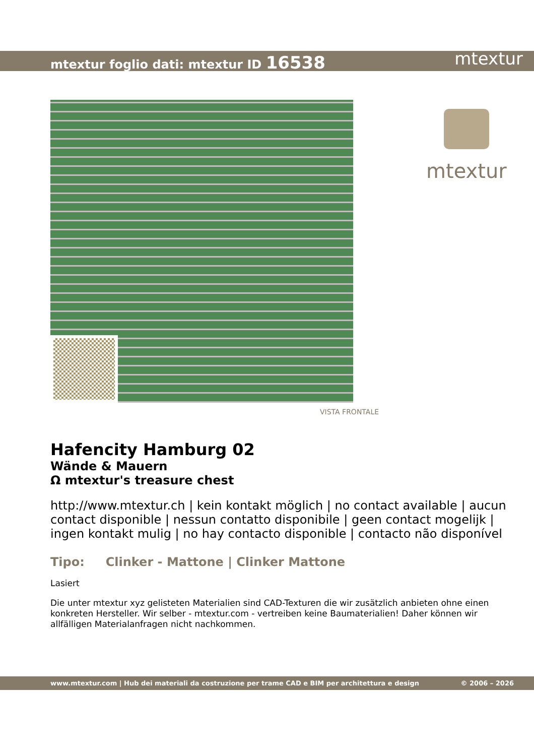mtextur foglio dati: mtextur ID 16538 mtextur
mtextur
VISTA FRONTALE
Hafencity Hamburg 02
Wände & Mauern
Ω mtextur's treasure chest
http://www.mtextur.ch | kein kontakt möglich | no contact available | aucun contact disponible | nessun contatto disponibile | geen contact mogelijk | ingen kontakt mulig | no hay contacto disponible | contacto não disponível
Tipo: Clinker - Mattone | Clinker Mattone
Lasiert
Die unter mtextur xyz gelisteten Materialien sind CAD-Texturen die wir zusätzlich anbieten ohne einen konkreten Hersteller. Wir selber - mtextur.com - vertreiben keine Baumaterialien! Daher können wir allfälligen Materialanfragen nicht nachkommen.
www.mtextur.com | Hub dei materiali da costruzione per trame CAD e BIM per architettura e design © 2006 – 2026